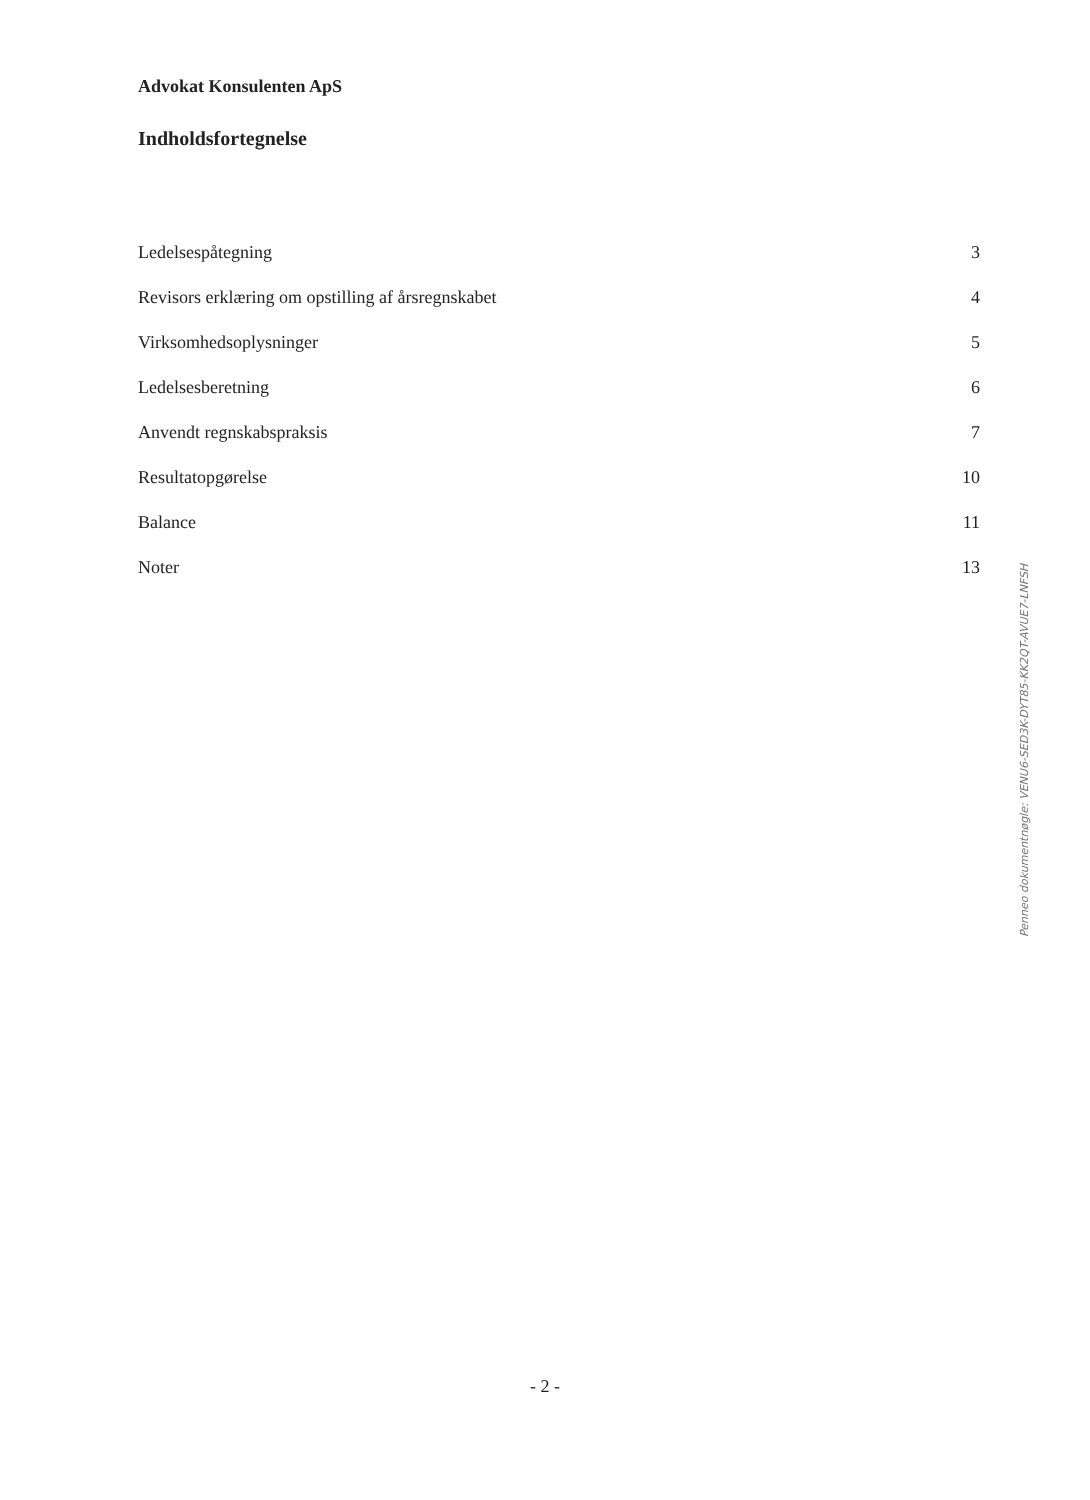Advokat Konsulenten ApS
Indholdsfortegnelse
| Ledelsespåtegning | 3 |
| Revisors erklæring om opstilling af årsregnskabet | 4 |
| Virksomhedsoplysninger | 5 |
| Ledelsesberetning | 6 |
| Anvendt regnskabspraksis | 7 |
| Resultatopgørelse | 10 |
| Balance | 11 |
| Noter | 13 |
Penneo dokumentnøgle: VENU6-SED3K-DYT85-KK2QT-AVUE7-LNFSH
- 2 -